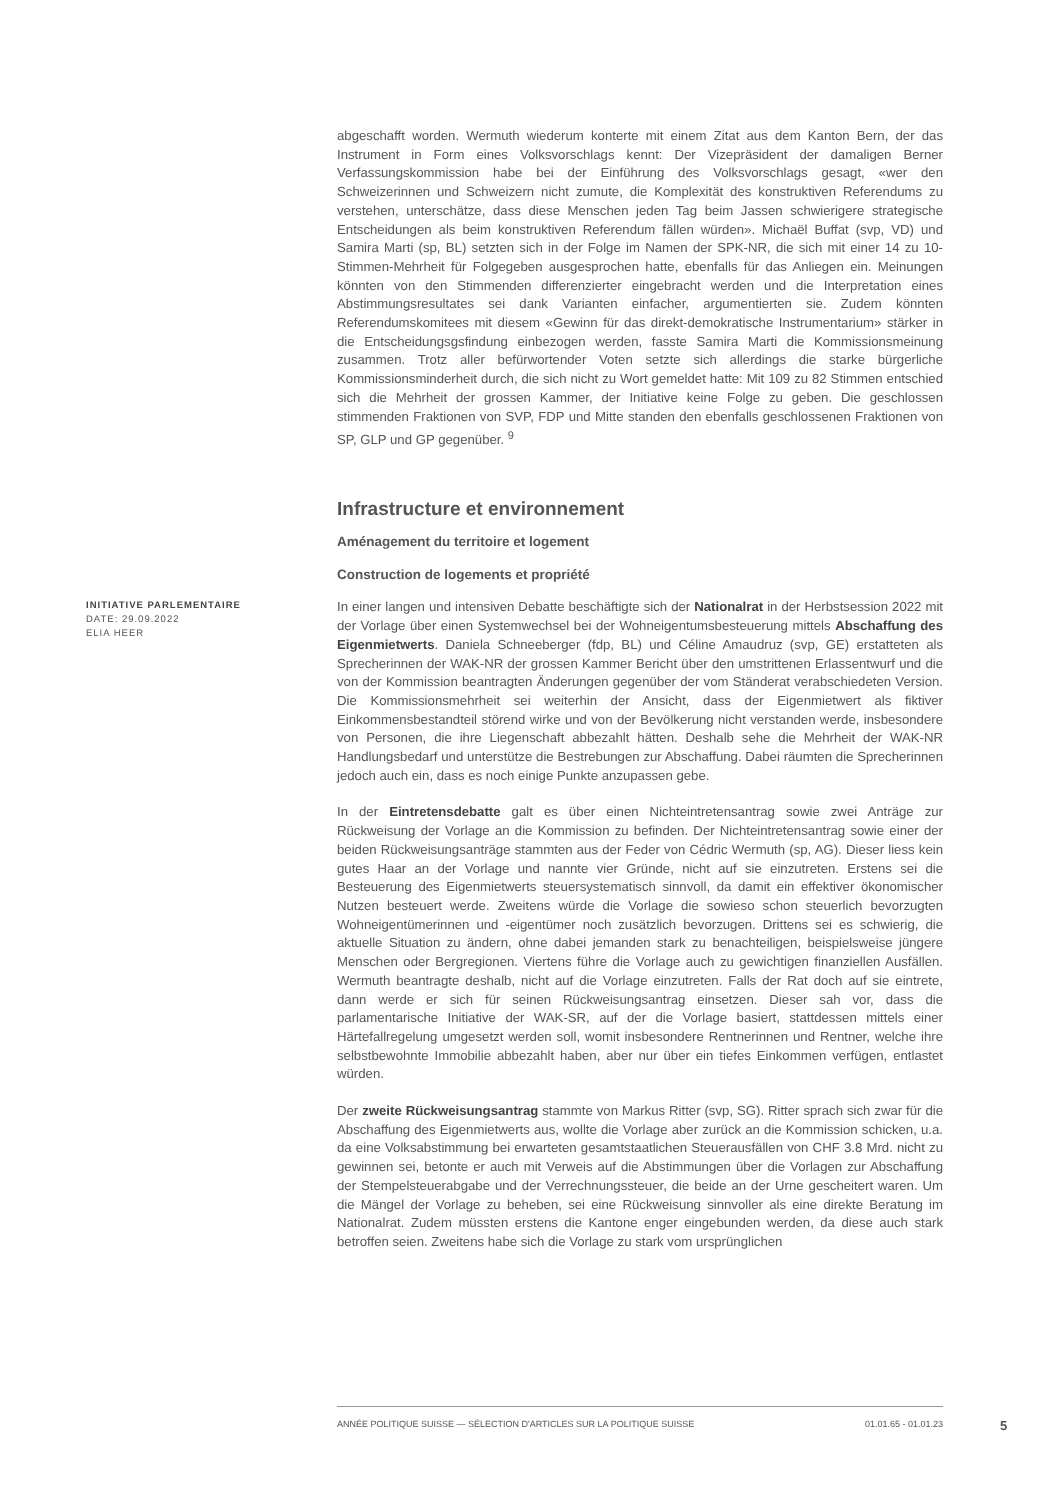abgeschafft worden. Wermuth wiederum konterte mit einem Zitat aus dem Kanton Bern, der das Instrument in Form eines Volksvorschlags kennt: Der Vizepräsident der damaligen Berner Verfassungskommission habe bei der Einführung des Volksvorschlags gesagt, «wer den Schweizerinnen und Schweizern nicht zumute, die Komplexität des konstruktiven Referendums zu verstehen, unterschätze, dass diese Menschen jeden Tag beim Jassen schwierigere strategische Entscheidungen als beim konstruktiven Referendum fällen würden». Michaël Buffat (svp, VD) und Samira Marti (sp, BL) setzten sich in der Folge im Namen der SPK-NR, die sich mit einer 14 zu 10-Stimmen-Mehrheit für Folgegeben ausgesprochen hatte, ebenfalls für das Anliegen ein. Meinungen könnten von den Stimmenden differenzierter eingebracht werden und die Interpretation eines Abstimmungsresultates sei dank Varianten einfacher, argumentierten sie. Zudem könnten Referendumskomitees mit diesem «Gewinn für das direkt-demokratische Instrumentarium» stärker in die Entscheidungsgsfindung einbezogen werden, fasste Samira Marti die Kommissionsmeinung zusammen. Trotz aller befürwortender Voten setzte sich allerdings die starke bürgerliche Kommissionsminderheit durch, die sich nicht zu Wort gemeldet hatte: Mit 109 zu 82 Stimmen entschied sich die Mehrheit der grossen Kammer, der Initiative keine Folge zu geben. Die geschlossen stimmenden Fraktionen von SVP, FDP und Mitte standen den ebenfalls geschlossenen Fraktionen von SP, GLP und GP gegenüber. <sup>9</sup>
Infrastructure et environnement
Aménagement du territoire et logement
Construction de logements et propriété
INITIATIVE PARLEMENTAIRE
DATE: 29.09.2022
ELIA HEER
In einer langen und intensiven Debatte beschäftigte sich der Nationalrat in der Herbstsession 2022 mit der Vorlage über einen Systemwechsel bei der Wohneigentumsbesteuerung mittels Abschaffung des Eigenmietwerts. Daniela Schneeberger (fdp, BL) und Céline Amaudruz (svp, GE) erstatteten als Sprecherinnen der WAK-NR der grossen Kammer Bericht über den umstrittenen Erlassentwurf und die von der Kommission beantragten Änderungen gegenüber der vom Ständerat verabschiedeten Version. Die Kommissionsmehrheit sei weiterhin der Ansicht, dass der Eigenmietwert als fiktiver Einkommensbestandteil störend wirke und von der Bevölkerung nicht verstanden werde, insbesondere von Personen, die ihre Liegenschaft abbezahlt hätten. Deshalb sehe die Mehrheit der WAK-NR Handlungsbedarf und unterstütze die Bestrebungen zur Abschaffung. Dabei räumten die Sprecherinnen jedoch auch ein, dass es noch einige Punkte anzupassen gebe.
In der Eintretensdebatte galt es über einen Nichteintretensantrag sowie zwei Anträge zur Rückweisung der Vorlage an die Kommission zu befinden. Der Nichteintretensantrag sowie einer der beiden Rückweisungsanträge stammten aus der Feder von Cédric Wermuth (sp, AG). Dieser liess kein gutes Haar an der Vorlage und nannte vier Gründe, nicht auf sie einzutreten. Erstens sei die Besteuerung des Eigenmietwerts steuersystematisch sinnvoll, da damit ein effektiver ökonomischer Nutzen besteuert werde. Zweitens würde die Vorlage die sowieso schon steuerlich bevorzugten Wohneigentümerinnen und -eigentümer noch zusätzlich bevorzugen. Drittens sei es schwierig, die aktuelle Situation zu ändern, ohne dabei jemanden stark zu benachteiligen, beispielsweise jüngere Menschen oder Bergregionen. Viertens führe die Vorlage auch zu gewichtigen finanziellen Ausfällen. Wermuth beantragte deshalb, nicht auf die Vorlage einzutreten. Falls der Rat doch auf sie eintrete, dann werde er sich für seinen Rückweisungsantrag einsetzen. Dieser sah vor, dass die parlamentarische Initiative der WAK-SR, auf der die Vorlage basiert, stattdessen mittels einer Härtefallregelung umgesetzt werden soll, womit insbesondere Rentnerinnen und Rentner, welche ihre selbstbewohnte Immobilie abbezahlt haben, aber nur über ein tiefes Einkommen verfügen, entlastet würden.
Der zweite Rückweisungsantrag stammte von Markus Ritter (svp, SG). Ritter sprach sich zwar für die Abschaffung des Eigenmietwerts aus, wollte die Vorlage aber zurück an die Kommission schicken, u.a. da eine Volksabstimmung bei erwarteten gesamtstaatlichen Steuerausfällen von CHF 3.8 Mrd. nicht zu gewinnen sei, betonte er auch mit Verweis auf die Abstimmungen über die Vorlagen zur Abschaffung der Stempelsteuerabgabe und der Verrechnungssteuer, die beide an der Urne gescheitert waren. Um die Mängel der Vorlage zu beheben, sei eine Rückweisung sinnvoller als eine direkte Beratung im Nationalrat. Zudem müssten erstens die Kantone enger eingebunden werden, da diese auch stark betroffen seien. Zweitens habe sich die Vorlage zu stark vom ursprünglichen
ANNÉE POLITIQUE SUISSE — SÉLECTION D'ARTICLES SUR LA POLITIQUE SUISSE 01.01.65 - 01.01.23
5